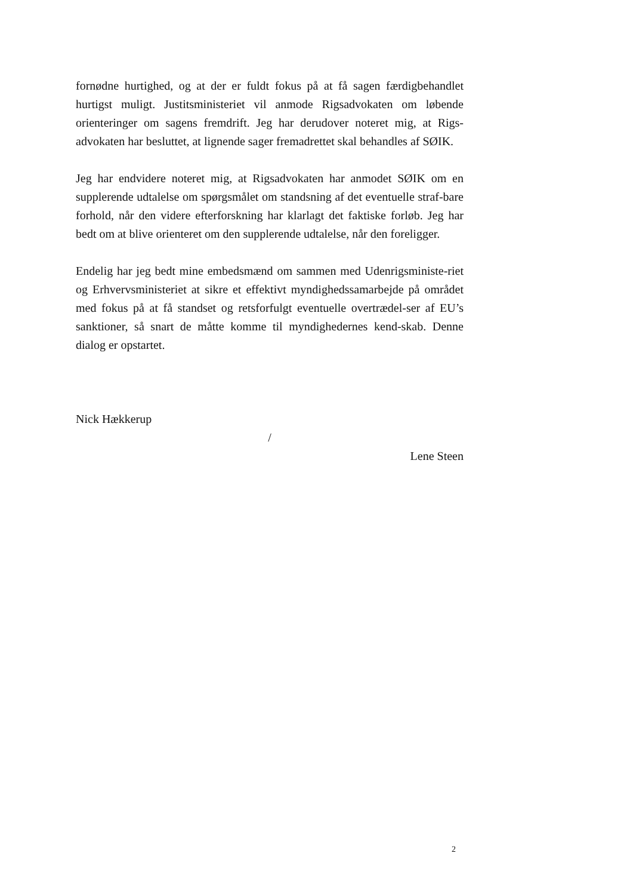fornødne hurtighed, og at der er fuldt fokus på at få sagen færdigbehandlet hurtigst muligt. Justitsministeriet vil anmode Rigsadvokaten om løbende orienteringer om sagens fremdrift. Jeg har derudover noteret mig, at Rigs-advokaten har besluttet, at lignende sager fremadrettet skal behandles af SØIK.
Jeg har endvidere noteret mig, at Rigsadvokaten har anmodet SØIK om en supplerende udtalelse om spørgsmålet om standsning af det eventuelle straf-bare forhold, når den videre efterforskning har klarlagt det faktiske forløb. Jeg har bedt om at blive orienteret om den supplerende udtalelse, når den foreligger.
Endelig har jeg bedt mine embedsmænd om sammen med Udenrigsministe-riet og Erhvervsministeriet at sikre et effektivt myndighedssamarbejde på området med fokus på at få standset og retsforfulgt eventuelle overtrædel-ser af EU’s sanktioner, så snart de måtte komme til myndighedernes kend-skab. Denne dialog er opstartet.
Nick Hækkerup
/
Lene Steen
2